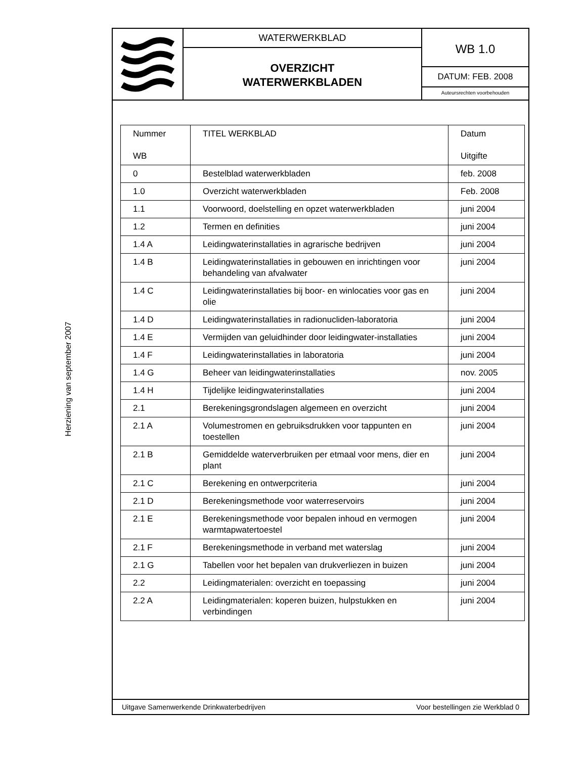Herziening van september 2007
WATERWERKBLAD
OVERZICHT
WATERWERKBLADEN
WB 1.0
DATUM: FEB. 2008
Auteursrechten voorbehouden
| Nummer WB | TITEL WERKBLAD | Datum Uitgifte |
| --- | --- | --- |
| 0 | Bestelblad waterwerkbladen | feb. 2008 |
| 1.0 | Overzicht waterwerkbladen | Feb. 2008 |
| 1.1 | Voorwoord, doelstelling en opzet waterwerkbladen | juni 2004 |
| 1.2 | Termen en definities | juni 2004 |
| 1.4 A | Leidingwaterinstallaties in agrarische bedrijven | juni 2004 |
| 1.4 B | Leidingwaterinstallaties in gebouwen en inrichtingen voor behandeling van afvalwater | juni 2004 |
| 1.4 C | Leidingwaterinstallaties bij boor- en winlocaties voor gas en olie | juni 2004 |
| 1.4 D | Leidingwaterinstallaties in radionucliden-laboratoria | juni 2004 |
| 1.4 E | Vermijden van geluidhinder door leidingwater-installaties | juni 2004 |
| 1.4 F | Leidingwaterinstallaties in laboratoria | juni 2004 |
| 1.4 G | Beheer van leidingwaterinstallaties | nov. 2005 |
| 1.4 H | Tijdelijke leidingwaterinstallaties | juni 2004 |
| 2.1 | Berekeningsgrondslagen algemeen en overzicht | juni 2004 |
| 2.1 A | Volumestromen en gebruiksdrukken voor tappunten en toestellen | juni 2004 |
| 2.1 B | Gemiddelde waterverbruiken per etmaal voor mens, dier en plant | juni 2004 |
| 2.1 C | Berekening en ontwerpcriteria | juni 2004 |
| 2.1 D | Berekeningsmethode voor waterreservoirs | juni 2004 |
| 2.1 E | Berekeningsmethode voor bepalen inhoud en vermogen warmtapwatertoestel | juni 2004 |
| 2.1 F | Berekeningsmethode in verband met waterslag | juni 2004 |
| 2.1 G | Tabellen voor het bepalen van drukverliezen in buizen | juni 2004 |
| 2.2 | Leidingmaterialen: overzicht en toepassing | juni 2004 |
| 2.2 A | Leidingmaterialen: koperen buizen, hulpstukken en verbindingen | juni 2004 |
Uitgave Samenwerkende Drinkwaterbedrijven Voor bestellingen zie Werkblad 0